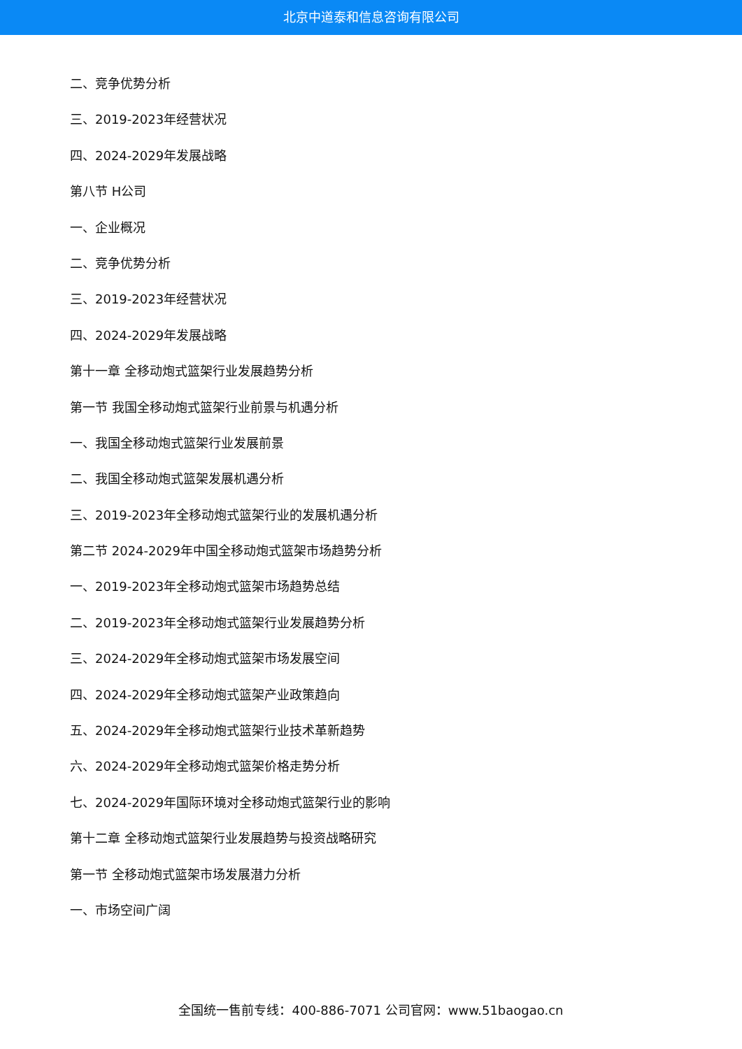北京中道泰和信息咨询有限公司
二、竞争优势分析
三、2019-2023年经营状况
四、2024-2029年发展战略
第八节 H公司
一、企业概况
二、竞争优势分析
三、2019-2023年经营状况
四、2024-2029年发展战略
第十一章 全移动炮式篮架行业发展趋势分析
第一节 我国全移动炮式篮架行业前景与机遇分析
一、我国全移动炮式篮架行业发展前景
二、我国全移动炮式篮架发展机遇分析
三、2019-2023年全移动炮式篮架行业的发展机遇分析
第二节 2024-2029年中国全移动炮式篮架市场趋势分析
一、2019-2023年全移动炮式篮架市场趋势总结
二、2019-2023年全移动炮式篮架行业发展趋势分析
三、2024-2029年全移动炮式篮架市场发展空间
四、2024-2029年全移动炮式篮架产业政策趋向
五、2024-2029年全移动炮式篮架行业技术革新趋势
六、2024-2029年全移动炮式篮架价格走势分析
七、2024-2029年国际环境对全移动炮式篮架行业的影响
第十二章 全移动炮式篮架行业发展趋势与投资战略研究
第一节 全移动炮式篮架市场发展潜力分析
一、市场空间广阔
全国统一售前专线：400-886-7071 公司官网：www.51baogao.cn